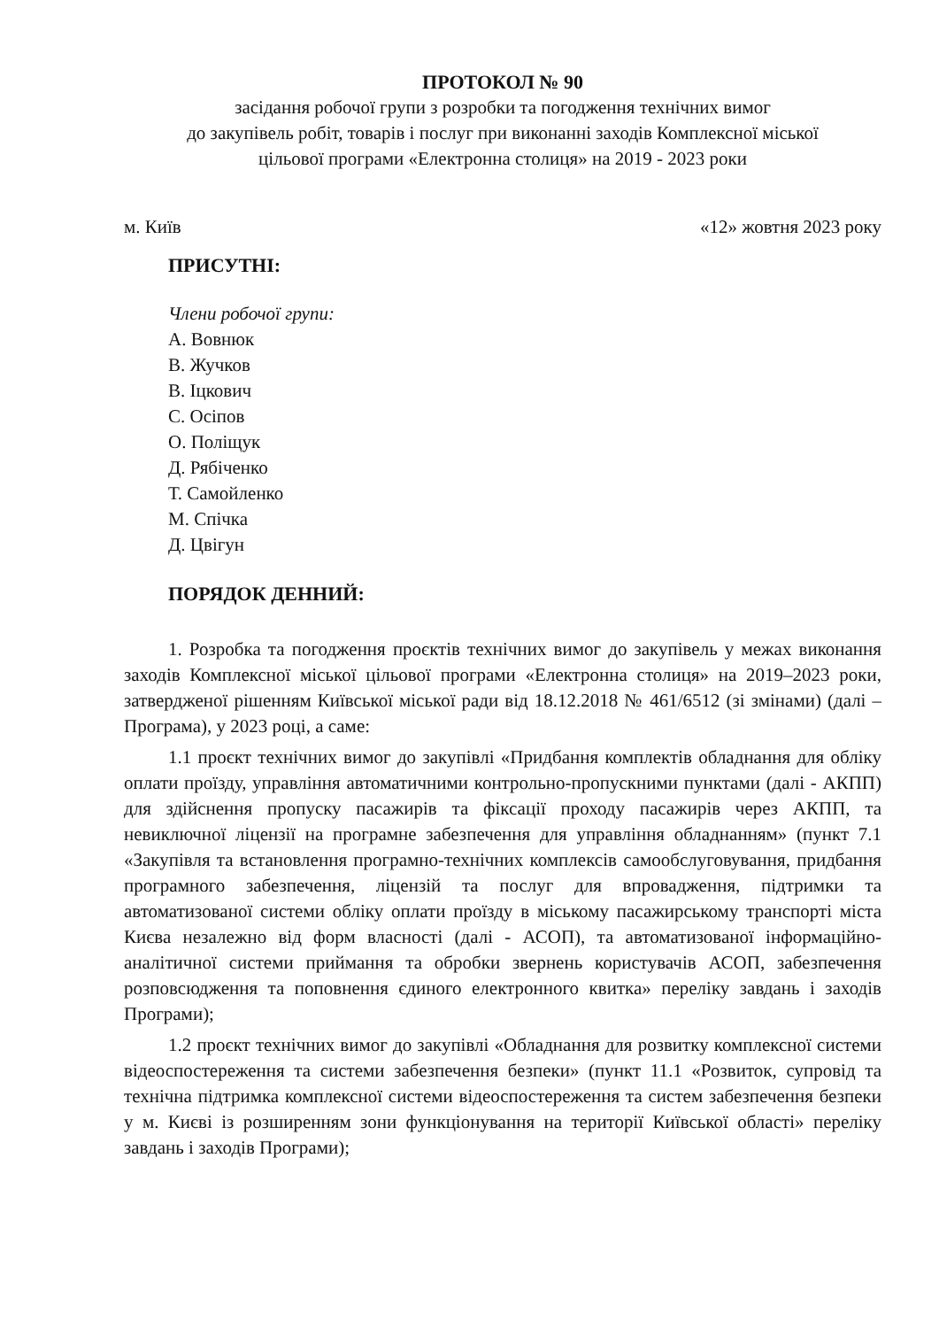ПРОТОКОЛ № 90
засідання робочої групи з розробки та погодження технічних вимог
до закупівель робіт, товарів і послуг при виконанні заходів Комплексної міської
цільової програми «Електронна столиця» на 2019 - 2023 роки
м. Київ «12» жовтня 2023 року
ПРИСУТНІ:
Члени робочої групи:
А. Вовнюк
В. Жучков
В. Іцкович
С. Осіпов
О. Поліщук
Д. Рябіченко
Т. Самойленко
М. Спічка
Д. Цвігун
ПОРЯДОК ДЕННИЙ:
1. Розробка та погодження проєктів технічних вимог до закупівель у межах виконання заходів Комплексної міської цільової програми «Електронна столиця» на 2019–2023 роки, затвердженої рішенням Київської міської ради від 18.12.2018 № 461/6512 (зі змінами) (далі – Програма), у 2023 році, а саме:
1.1 проєкт технічних вимог до закупівлі «Придбання комплектів обладнання для обліку оплати проїзду, управління автоматичними контрольно-пропускними пунктами (далі - АКПП) для здійснення пропуску пасажирів та фіксації проходу пасажирів через АКПП, та невиключної ліцензії на програмне забезпечення для управління обладнанням» (пункт 7.1 «Закупівля та встановлення програмно-технічних комплексів самообслуговування, придбання програмного забезпечення, ліцензій та послуг для впровадження, підтримки та автоматизованої системи обліку оплати проїзду в міському пасажирському транспорті міста Києва незалежно від форм власності (далі - АСОП), та автоматизованої інформаційно-аналітичної системи приймання та обробки звернень користувачів АСОП, забезпечення розповсюдження та поповнення єдиного електронного квитка» переліку завдань і заходів Програми);
1.2 проєкт технічних вимог до закупівлі «Обладнання для розвитку комплексної системи відеоспостереження та системи забезпечення безпеки» (пункт 11.1 «Розвиток, супровід та технічна підтримка комплексної системи відеоспостереження та систем забезпечення безпеки у м. Києві із розширенням зони функціонування на території Київської області» переліку завдань і заходів Програми);